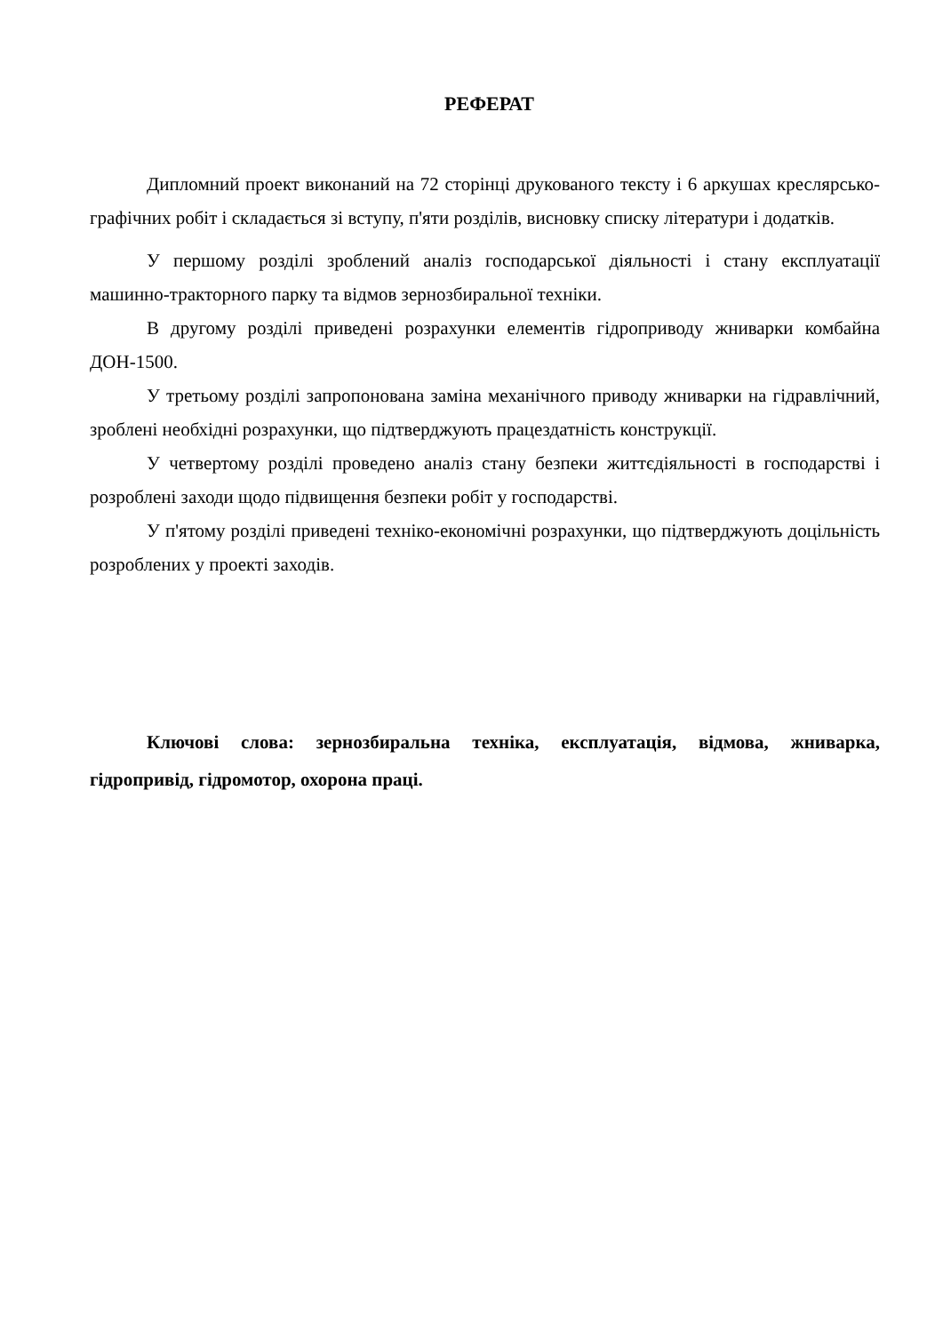РЕФЕРАТ
Дипломний проект виконаний на 72 сторінці друкованого тексту і 6 аркушах креслярсько-графічних робіт і складається зі вступу, п'яти розділів, висновку списку літератури і додатків.
У першому розділі зроблений аналіз господарської діяльності і стану експлуатації машинно-тракторного парку та відмов зернозбиральної техніки.
В другому розділі приведені розрахунки елементів гідроприводу жниварки комбайна ДОН-1500.
У третьому розділі запропонована заміна механічного приводу жниварки на гідравлічний, зроблені необхідні розрахунки, що підтверджують працездатність конструкції.
У четвертому розділі проведено аналіз стану безпеки життєдіяльності в господарстві і розроблені заходи щодо підвищення безпеки робіт у господарстві.
У п'ятому розділі приведені техніко-економічні розрахунки, що підтверджують доцільність розроблених у проекті заходів.
Ключові слова: зернозбиральна техніка, експлуатація, відмова, жниварка, гідропривід, гідромотор, охорона праці.